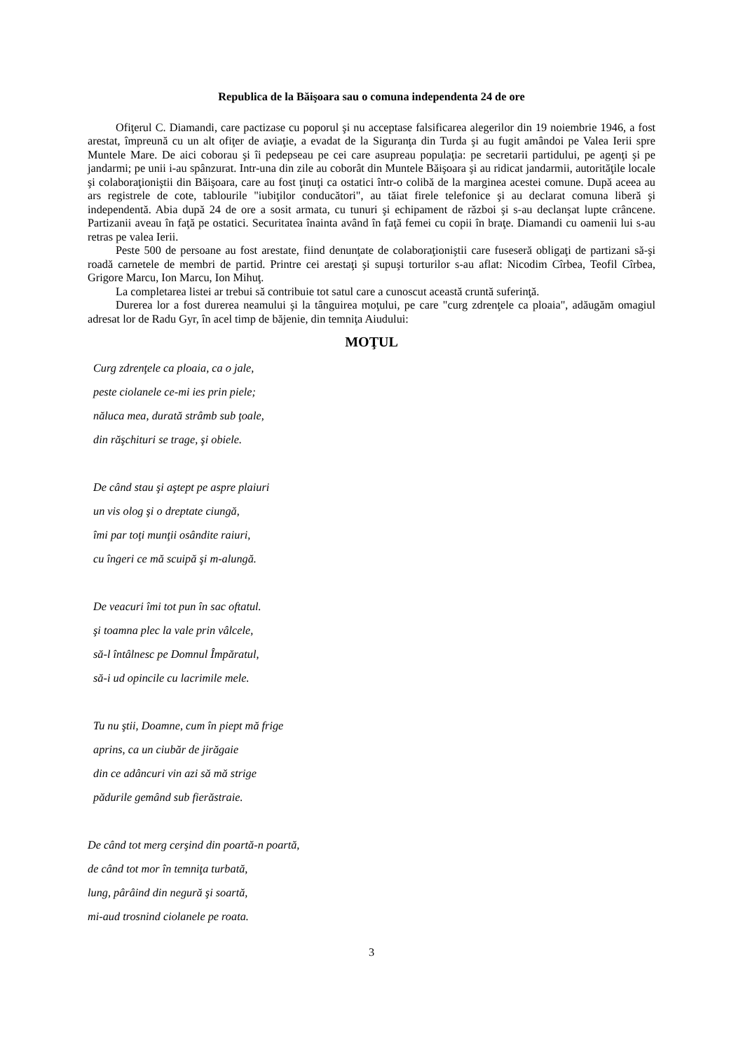Republica de la Băişoara sau o comuna independenta 24 de ore
Ofiţerul C. Diamandi, care pactizase cu poporul şi nu acceptase falsificarea alegerilor din 19 noiembrie 1946, a fost arestat, împreună cu un alt ofiţer de aviaţie, a evadat de la Siguranţa din Turda şi au fugit amândoi pe Valea Ierii spre Muntele Mare. De aici coborau şi îi pedepseau pe cei care asupreau populaţia: pe secretarii partidului, pe agenţi şi pe jandarmi; pe unii i-au spânzurat. Intr-una din zile au coborât din Muntele Băişoara şi au ridicat jandarmii, autorităţile locale şi colaboraţioniştii din Băişoara, care au fost ţinuţi ca ostatici într-o colibă de la marginea acestei comune. După aceea au ars registrele de cote, tablourile "iubiţilor conducători", au tăiat firele telefonice şi au declarat comuna liberă şi independentă. Abia după 24 de ore a sosit armata, cu tunuri şi echipament de război şi s-au declanşat lupte crâncene. Partizanii aveau în faţă pe ostatici. Securitatea înainta având în faţă femei cu copii în braţe. Diamandi cu oamenii lui s-au retras pe valea Ierii.
Peste 500 de persoane au fost arestate, fiind denunţate de colaboraţioniştii care fuseseră obligaţi de partizani să-şi roadă carnetele de membri de partid. Printre cei arestaţi şi supuşi torturilor s-au aflat: Nicodim Cîrbea, Teofil Cîrbea, Grigore Marcu, Ion Marcu, Ion Mihuţ.
La completarea listei ar trebui să contribuie tot satul care a cunoscut această cruntă suferinţă.
Durerea lor a fost durerea neamului şi la tânguirea moţului, pe care "curg zdrenţele ca ploaia", adăugăm omagiul adresat lor de Radu Gyr, în acel timp de băjenie, din temniţa Aiudului:
MOŢUL
Curg zdrenţele ca ploaia, ca o jale,
peste ciolanele ce-mi ies prin piele;
năluca mea, durată strâmb sub ţoale,
din răşchituri se trage, şi obiele.
De când stau şi aştept pe aspre plaiuri
un vis olog şi o dreptate ciungă,
îmi par toţi munţii osândite raiuri,
cu îngeri ce mă scuipă şi m-alungă.
De veacuri îmi tot pun în sac oftatul.
şi toamna plec la vale prin vâlcele,
să-l întâlnesc pe Domnul Împăratul,
să-i ud opincile cu lacrimile mele.
Tu nu ştii, Doamne, cum în piept mă frige
aprins, ca un ciubăr de jirăgaie
din ce adâncuri vin azi să mă strige
pădurile gemând sub fierăstraie.
De când tot merg cerşind din poartă-n poartă,
de când tot mor în temniţa turbată,
lung, pârâind din negură şi soartă,
mi-aud trosnind ciolanele pe roata.
3